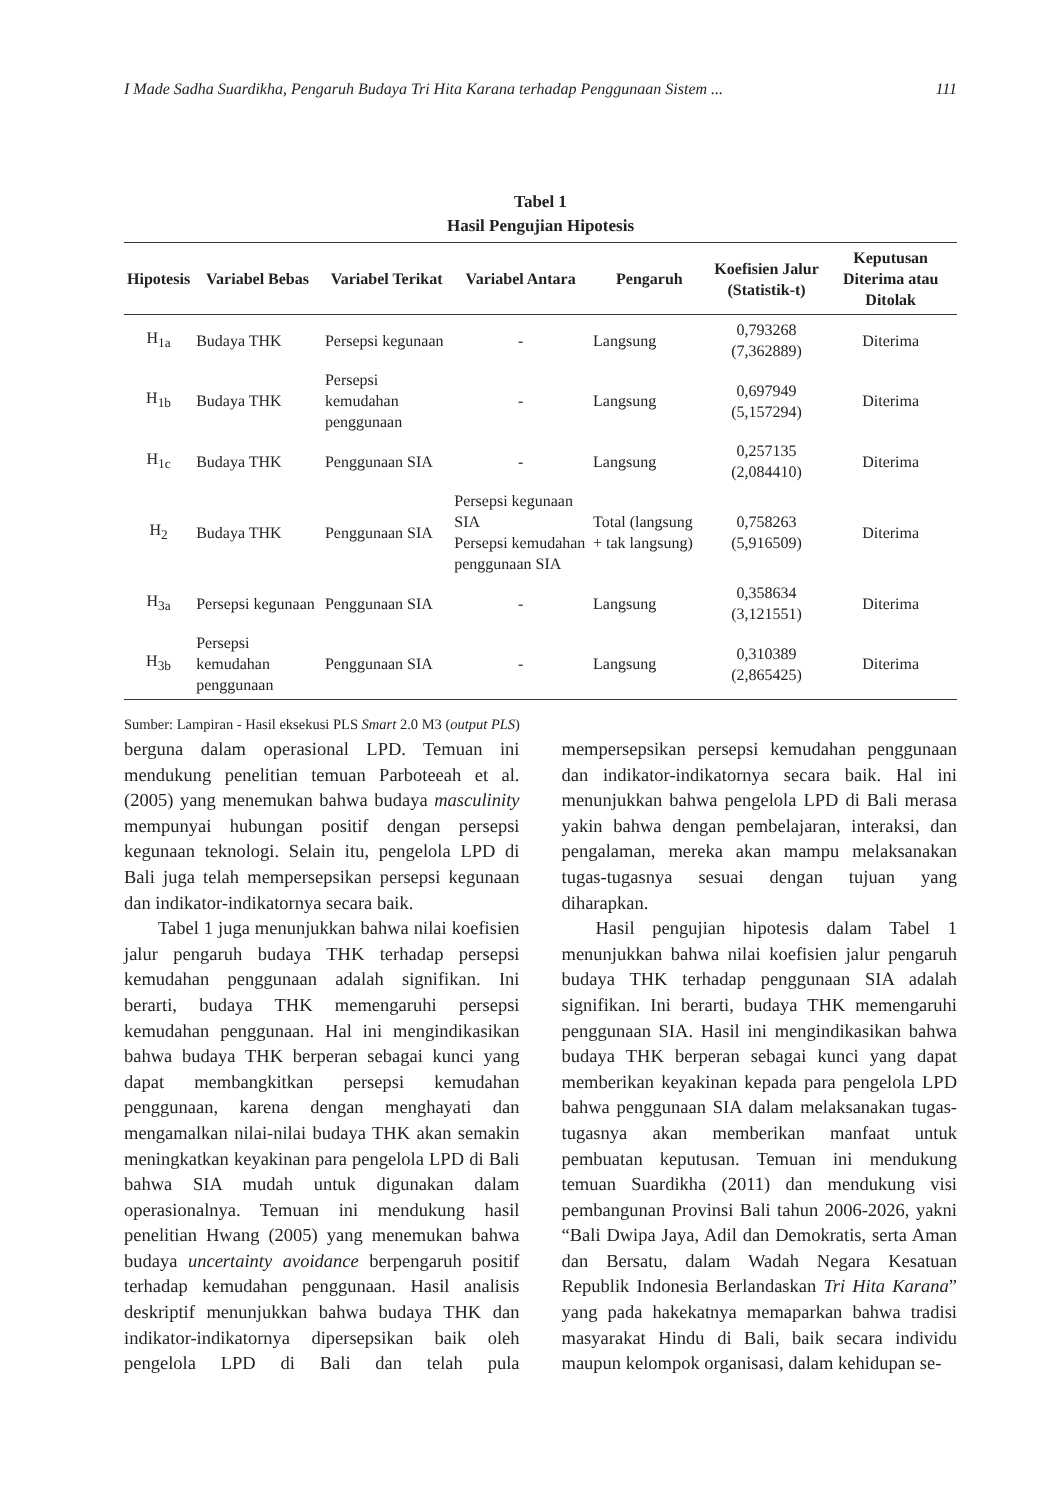I Made Sadha Suardikha, Pengaruh Budaya Tri Hita Karana terhadap Penggunaan Sistem ... 111
Tabel 1
Hasil Pengujian Hipotesis
| Hipotesis | Variabel Bebas | Variabel Terikat | Variabel Antara | Pengaruh | Koefisien Jalur (Statistik-t) | Keputusan Diterima atau Ditolak |
| --- | --- | --- | --- | --- | --- | --- |
| H<sub>1a</sub> | Budaya THK | Persepsi kegunaan | - | Langsung | 0,793268 (7,362889) | Diterima |
| H<sub>1b</sub> | Budaya THK | Persepsi kemudahan penggunaan | - | Langsung | 0,697949 (5,157294) | Diterima |
| H<sub>1c</sub> | Budaya THK | Penggunaan SIA | - | Langsung | 0,257135 (2,084410) | Diterima |
| H<sub>2</sub> | Budaya THK | Penggunaan SIA | Persepsi kegunaan SIA Persepsi kemudahan penggunaan SIA | Total (langsung + tak langsung) | 0,758263 (5,916509) | Diterima |
| H<sub>3a</sub> | Persepsi kegunaan | Penggunaan SIA | - | Langsung | 0,358634 (3,121551) | Diterima |
| H<sub>3b</sub> | Persepsi kemudahan penggunaan | Penggunaan SIA | - | Langsung | 0,310389 (2,865425) | Diterima |
Sumber: Lampiran - Hasil eksekusi PLS Smart 2.0 M3 (output PLS)
berguna dalam operasional LPD. Temuan ini mendukung penelitian temuan Parboteeah et al. (2005) yang menemukan bahwa budaya masculinity mempunyai hubungan positif dengan persepsi kegunaan teknologi. Selain itu, pengelola LPD di Bali juga telah mempersepsikan persepsi kegunaan dan indikator-indikatornya secara baik.
Tabel 1 juga menunjukkan bahwa nilai koefisien jalur pengaruh budaya THK terhadap persepsi kemudahan penggunaan adalah signifikan. Ini berarti, budaya THK memengaruhi persepsi kemudahan penggunaan. Hal ini mengindikasikan bahwa budaya THK berperan sebagai kunci yang dapat membangkitkan persepsi kemudahan penggunaan, karena dengan menghayati dan mengamalkan nilai-nilai budaya THK akan semakin meningkatkan keyakinan para pengelola LPD di Bali bahwa SIA mudah untuk digunakan dalam operasionalnya. Temuan ini mendukung hasil penelitian Hwang (2005) yang menemukan bahwa budaya uncertainty avoidance berpengaruh positif terhadap kemudahan penggunaan. Hasil analisis deskriptif menunjukkan bahwa budaya THK dan indikator-indikatornya dipersepsikan baik oleh pengelola LPD di Bali dan telah pula mempersepsikan persepsi kemudahan penggunaan dan indikator-indikatornya secara baik. Hal ini menunjukkan bahwa pengelola LPD di Bali merasa yakin bahwa dengan pembelajaran, interaksi, dan pengalaman, mereka akan mampu melaksanakan tugas-tugasnya sesuai dengan tujuan yang diharapkan.
Hasil pengujian hipotesis dalam Tabel 1 menunjukkan bahwa nilai koefisien jalur pengaruh budaya THK terhadap penggunaan SIA adalah signifikan. Ini berarti, budaya THK memengaruhi penggunaan SIA. Hasil ini mengindikasikan bahwa budaya THK berperan sebagai kunci yang dapat memberikan keyakinan kepada para pengelola LPD bahwa penggunaan SIA dalam melaksanakan tugas-tugasnya akan memberikan manfaat untuk pembuatan keputusan. Temuan ini mendukung temuan Suardikha (2011) dan mendukung visi pembangunan Provinsi Bali tahun 2006-2026, yakni “Bali Dwipa Jaya, Adil dan Demokratis, serta Aman dan Bersatu, dalam Wadah Negara Kesatuan Republik Indonesia Berlandaskan Tri Hita Karana” yang pada hakekatnya memaparkan bahwa tradisi masyarakat Hindu di Bali, baik secara individu maupun kelompok organisasi, dalam kehidupan se-